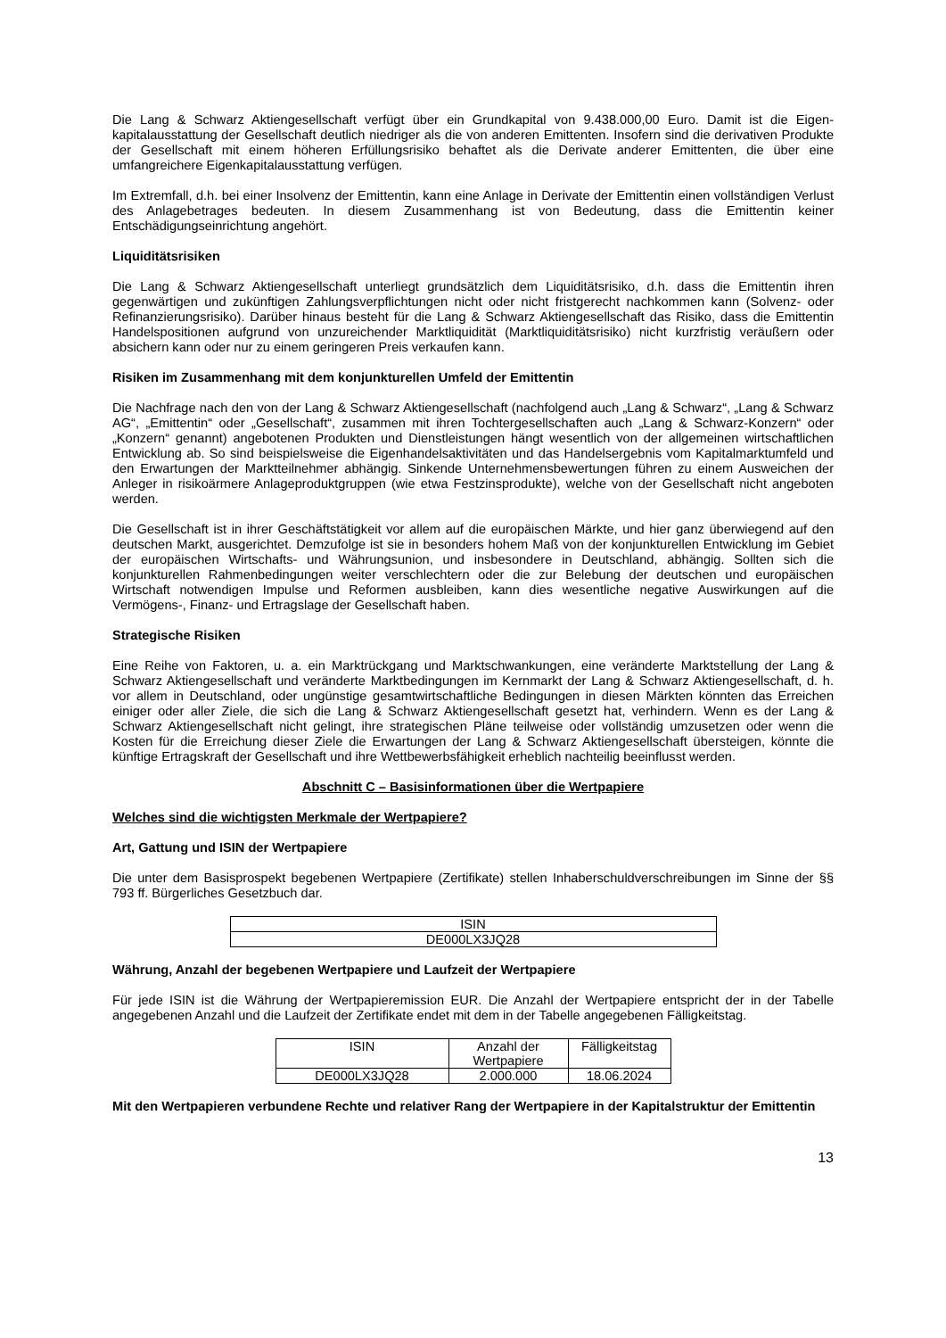Die Lang & Schwarz Aktiengesellschaft verfügt über ein Grundkapital von 9.438.000,00 Euro. Damit ist die Eigen-kapitalausstattung der Gesellschaft deutlich niedriger als die von anderen Emittenten. Insofern sind die derivativen Produkte der Gesellschaft mit einem höheren Erfüllungsrisiko behaftet als die Derivate anderer Emittenten, die über eine umfangreichere Eigenkapitalausstattung verfügen.
Im Extremfall, d.h. bei einer Insolvenz der Emittentin, kann eine Anlage in Derivate der Emittentin einen vollständigen Verlust des Anlagebetrages bedeuten. In diesem Zusammenhang ist von Bedeutung, dass die Emittentin keiner Entschädigungseinrichtung angehört.
Liquiditätsrisiken
Die Lang & Schwarz Aktiengesellschaft unterliegt grundsätzlich dem Liquiditätsrisiko, d.h. dass die Emittentin ihren gegenwärtigen und zukünftigen Zahlungsverpflichtungen nicht oder nicht fristgerecht nachkommen kann (Solvenz- oder Refinanzierungsrisiko). Darüber hinaus besteht für die Lang & Schwarz Aktiengesellschaft das Risiko, dass die Emittentin Handelspositionen aufgrund von unzureichender Marktliquidität (Marktliquiditätsrisiko) nicht kurzfristig veräußern oder absichern kann oder nur zu einem geringeren Preis verkaufen kann.
Risiken im Zusammenhang mit dem konjunkturellen Umfeld der Emittentin
Die Nachfrage nach den von der Lang & Schwarz Aktiengesellschaft (nachfolgend auch „Lang & Schwarz“, „Lang & Schwarz AG“, „Emittentin“ oder „Gesellschaft“, zusammen mit ihren Tochtergesellschaften auch „Lang & Schwarz-Konzern“ oder „Konzern“ genannt) angebotenen Produkten und Dienstleistungen hängt wesentlich von der allgemeinen wirtschaftlichen Entwicklung ab. So sind beispielsweise die Eigenhandelsaktivitäten und das Handelsergebnis vom Kapitalmarktumfeld und den Erwartungen der Marktteilnehmer abhängig. Sinkende Unternehmensbewertungen führen zu einem Ausweichen der Anleger in risikoärmere Anlageproduktgruppen (wie etwa Festzinsprodukte), welche von der Gesellschaft nicht angeboten werden.
Die Gesellschaft ist in ihrer Geschäftstätigkeit vor allem auf die europäischen Märkte, und hier ganz überwiegend auf den deutschen Markt, ausgerichtet. Demzufolge ist sie in besonders hohem Maß von der konjunkturellen Entwicklung im Gebiet der europäischen Wirtschafts- und Währungsunion, und insbesondere in Deutschland, abhängig. Sollten sich die konjunkturellen Rahmenbedingungen weiter verschlechtern oder die zur Belebung der deutschen und europäischen Wirtschaft notwendigen Impulse und Reformen ausbleiben, kann dies wesentliche negative Auswirkungen auf die Vermögens-, Finanz- und Ertragslage der Gesellschaft haben.
Strategische Risiken
Eine Reihe von Faktoren, u. a. ein Marktrückgang und Marktschwankungen, eine veränderte Marktstellung der Lang & Schwarz Aktiengesellschaft und veränderte Marktbedingungen im Kernmarkt der Lang & Schwarz Aktiengesellschaft, d. h. vor allem in Deutschland, oder ungünstige gesamtwirtschaftliche Bedingungen in diesen Märkten könnten das Erreichen einiger oder aller Ziele, die sich die Lang & Schwarz Aktiengesellschaft gesetzt hat, verhindern. Wenn es der Lang & Schwarz Aktiengesellschaft nicht gelingt, ihre strategischen Pläne teilweise oder vollständig umzusetzen oder wenn die Kosten für die Erreichung dieser Ziele die Erwartungen der Lang & Schwarz Aktiengesellschaft übersteigen, könnte die künftige Ertragskraft der Gesellschaft und ihre Wettbewerbsfähigkeit erheblich nachteilig beeinflusst werden.
Abschnitt C – Basisinformationen über die Wertpapiere
Welches sind die wichtigsten Merkmale der Wertpapiere?
Art, Gattung und ISIN der Wertpapiere
Die unter dem Basisprospekt begebenen Wertpapiere (Zertifikate) stellen Inhaberschuldverschreibungen im Sinne der §§ 793 ff. Bürgerliches Gesetzbuch dar.
| ISIN |
| DE000LX3JQ28 |
Währung, Anzahl der begebenen Wertpapiere und Laufzeit der Wertpapiere
Für jede ISIN ist die Währung der Wertpapieremission EUR. Die Anzahl der Wertpapiere entspricht der in der Tabelle angegebenen Anzahl und die Laufzeit der Zertifikate endet mit dem in der Tabelle angegebenen Fälligkeitstag.
| ISIN | Anzahl der Wertpapiere | Fälligkeitstag |
| DE000LX3JQ28 | 2.000.000 | 18.06.2024 |
Mit den Wertpapieren verbundene Rechte und relativer Rang der Wertpapiere in der Kapitalstruktur der Emittentin
13